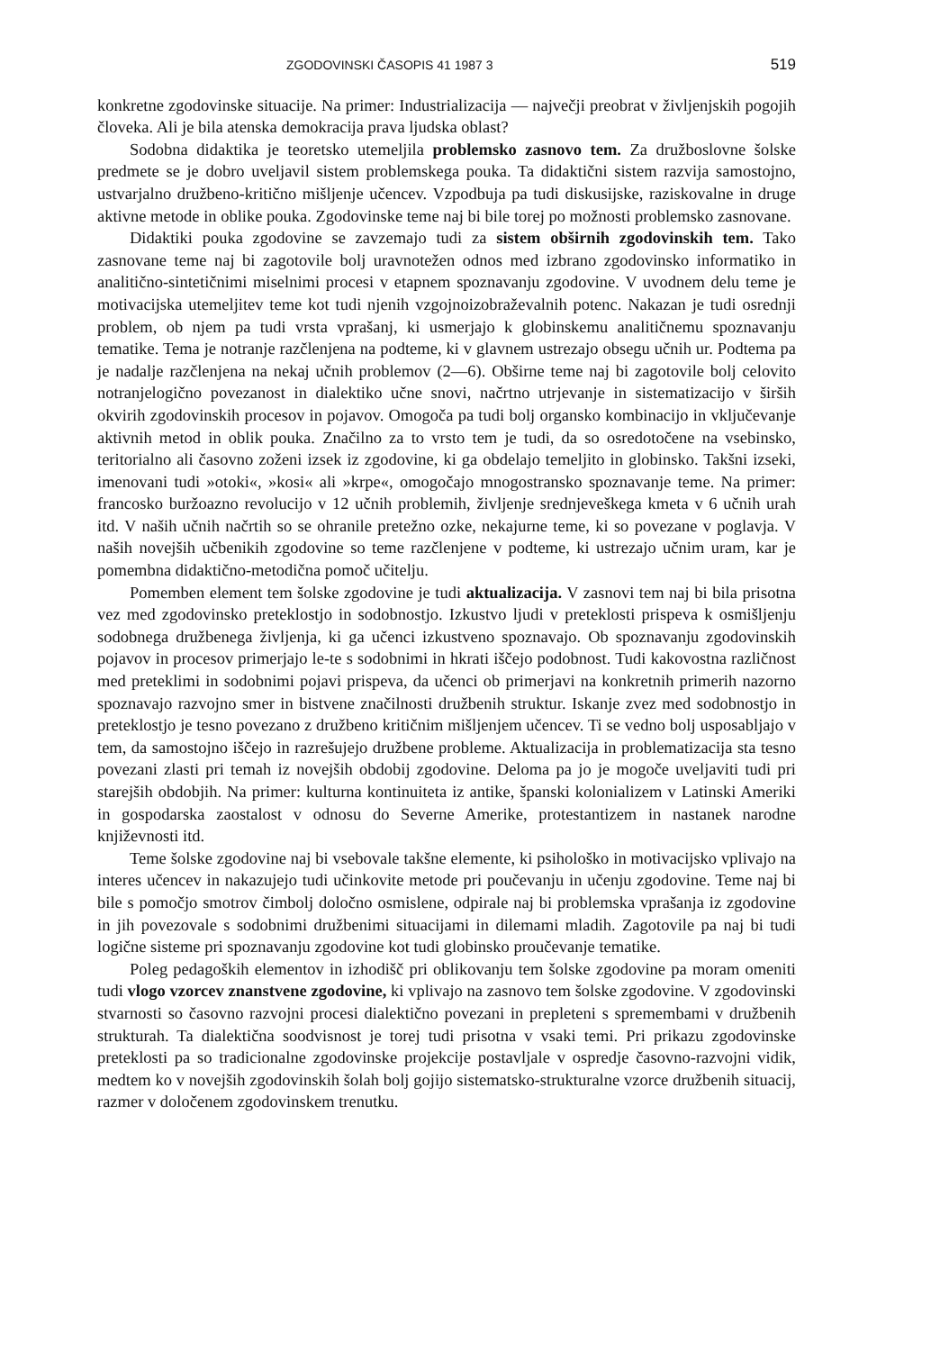ZGODOVINSKI ČASOPIS 41 1987 3 519
konkretne zgodovinske situacije. Na primer: Industrializacija — največji preobrat v življenjskih pogojih človeka. Ali je bila atenska demokracija prava ljudska oblast?
Sodobna didaktika je teoretsko utemeljila problemsko zasnovo tem. Za družboslovne šolske predmete se je dobro uveljavil sistem problemskega pouka. Ta didaktični sistem razvija samostojno, ustvarjalno družbeno-kritično mišljenje učencev. Vzpodbuja pa tudi diskusijske, raziskovalne in druge aktivne metode in oblike pouka. Zgodovinske teme naj bi bile torej po možnosti problemsko zasnovane.
Didaktiki pouka zgodovine se zavzemajo tudi za sistem obširnih zgodovinskih tem. Tako zasnovane teme naj bi zagotovile bolj uravnotežen odnos med izbrano zgodovinsko informatiko in analitično-sintetičnimi miselnimi procesi v etapnem spoznavanju zgodovine. V uvodnem delu teme je motivacijska utemeljitev teme kot tudi njenih vzgojnoizobraževalnih potenc. Nakazan je tudi osrednji problem, ob njem pa tudi vrsta vprašanj, ki usmerjajo k globinskemu analitičnemu spoznavanju tematike. Tema je notranje razčlenjena na podteme, ki v glavnem ustrezajo obsegu učnih ur. Podtema pa je nadalje razčlenjena na nekaj učnih problemov (2—6). Obširne teme naj bi zagotovile bolj celovito notranjelogično povezanost in dialektiko učne snovi, načrtno utrjevanje in sistematizacijo v širših okvirih zgodovinskih procesov in pojavov. Omogoča pa tudi bolj organsko kombinacijo in vključevanje aktivnih metod in oblik pouka. Značilno za to vrsto tem je tudi, da so osredotočene na vsebinsko, teritorialno ali časovno zoženi izsek iz zgodovine, ki ga obdelajo temeljito in globinsko. Takšni izseki, imenovani tudi »otoki«, »kosi« ali »krpe«, omogočajo mnogostransko spoznavanje teme. Na primer: francosko buržoazno revolucijo v 12 učnih problemih, življenje srednjeveškega kmeta v 6 učnih urah itd. V naših učnih načrtih so se ohranile pretežno ozke, nekajurne teme, ki so povezane v poglavja. V naših novejših učbenikih zgodovine so teme razčlenjene v podteme, ki ustrezajo učnim uram, kar je pomembna didaktično-metodična pomoč učitelju.
Pomemben element tem šolske zgodovine je tudi aktualizacija. V zasnovi tem naj bi bila prisotna vez med zgodovinsko preteklostjo in sodobnostjo. Izkustvo ljudi v preteklosti prispeva k osmišljenju sodobnega družbenega življenja, ki ga učenci izkustveno spoznavajo. Ob spoznavanju zgodovinskih pojavov in procesov primerjajo le-te s sodobnimi in hkrati iščejo podobnost. Tudi kakovostna različnost med preteklimi in sodobnimi pojavi prispeva, da učenci ob primerjavi na konkretnih primerih nazorno spoznavajo razvojno smer in bistvene značilnosti družbenih struktur. Iskanje zvez med sodobnostjo in preteklostjo je tesno povezano z družbeno kritičnim mišljenjem učencev. Ti se vedno bolj usposabljajo v tem, da samostojno iščejo in razrešujejo družbene probleme. Aktualizacija in problematizacija sta tesno povezani zlasti pri temah iz novejših obdobij zgodovine. Deloma pa jo je mogoče uveljaviti tudi pri starejših obdobjih. Na primer: kulturna kontinuiteta iz antike, španski kolonializem v Latinski Ameriki in gospodarska zaostalost v odnosu do Severne Amerike, protestantizem in nastanek narodne književnosti itd.
Teme šolske zgodovine naj bi vsebovale takšne elemente, ki psihološko in motivacijsko vplivajo na interes učencev in nakazujejo tudi učinkovite metode pri poučevanju in učenju zgodovine. Teme naj bi bile s pomočjo smotrov čimbolj določno osmislene, odpirale naj bi problemska vprašanja iz zgodovine in jih povezovale s sodobnimi družbenimi situacijami in dilemami mladih. Zagotovile pa naj bi tudi logične sisteme pri spoznavanju zgodovine kot tudi globinsko proučevanje tematike.
Poleg pedagoških elementov in izhodišč pri oblikovanju tem šolske zgodovine pa moram omeniti tudi vlogo vzorcev znanstvene zgodovine, ki vplivajo na zasnovo tem šolske zgodovine. V zgodovinski stvarnosti so časovno razvojni procesi dialektično povezani in prepleteni s spremembami v družbenih strukturah. Ta dialektična soodvisnost je torej tudi prisotna v vsaki temi. Pri prikazu zgodovinske preteklosti pa so tradicionalne zgodovinske projekcije postavljale v ospredje časovno-razvojni vidik, medtem ko v novejših zgodovinskih šolah bolj gojijo sistematsko-strukturalne vzorce družbenih situacij, razmer v določenem zgodovinskem trenutku.